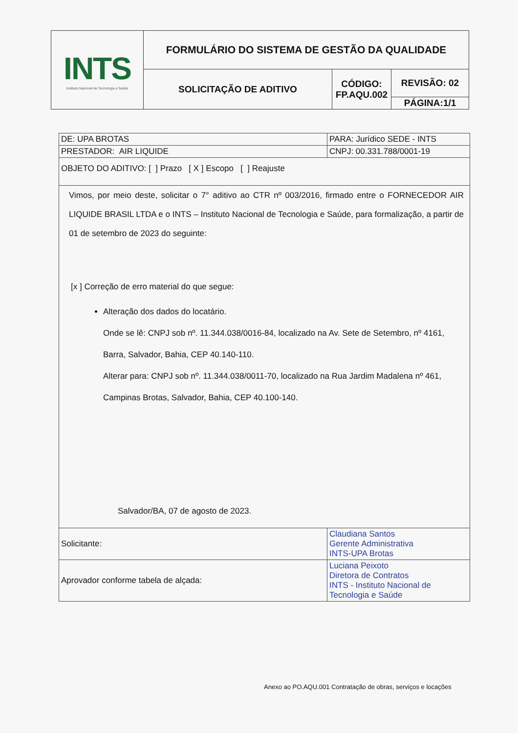| INTS Instituto Nacional de Tecnologia e Saúde | FORMULÁRIO DO SISTEMA DE GESTÃO DA QUALIDADE | | |
| | SOLICITAÇÃO DE ADITIVO | CÓDIGO: FP.AQU.002 | REVISÃO: 02 |
| | | | PÁGINA:1/1 |
| DE: UPA BROTAS | PARA: Jurídico SEDE - INTS |
| PRESTADOR: AIR LIQUIDE | CNPJ: 00.331.788/0001-19 |
| OBJETO DO ADITIVO: [ ] Prazo [ X ] Escopo [ ] Reajuste | |
| Vimos, por meio deste, solicitar o 7° aditivo ao CTR nº 003/2016, firmado entre o FORNECEDOR AIR LIQUIDE BRASIL LTDA e o INTS – Instituto Nacional de Tecnologia e Saúde, para formalização, a partir de 01 de setembro de 2023 do seguinte: [x ] Correção de erro material do que segue: Alteração dos dados do locatário. Onde se lê: CNPJ sob nº. 11.344.038/0016-84, localizado na Av. Sete de Setembro, nº 4161, Barra, Salvador, Bahia, CEP 40.140-110. Alterar para: CNPJ sob nº. 11.344.038/0011-70, localizado na Rua Jardim Madalena nº 461, Campinas Brotas, Salvador, Bahia, CEP 40.100-140. Salvador/BA, 07 de agosto de 2023. | |
| Solicitante: | Claudiana Santos Gerente Administrativa INTS-UPA Brotas |
| Aprovador conforme tabela de alçada: | Luciana Peixoto Diretora de Contratos INTS - Instituto Nacional de Tecnologia e Saúde |
Anexo ao PO.AQU.001 Contratação de obras, serviços e locações